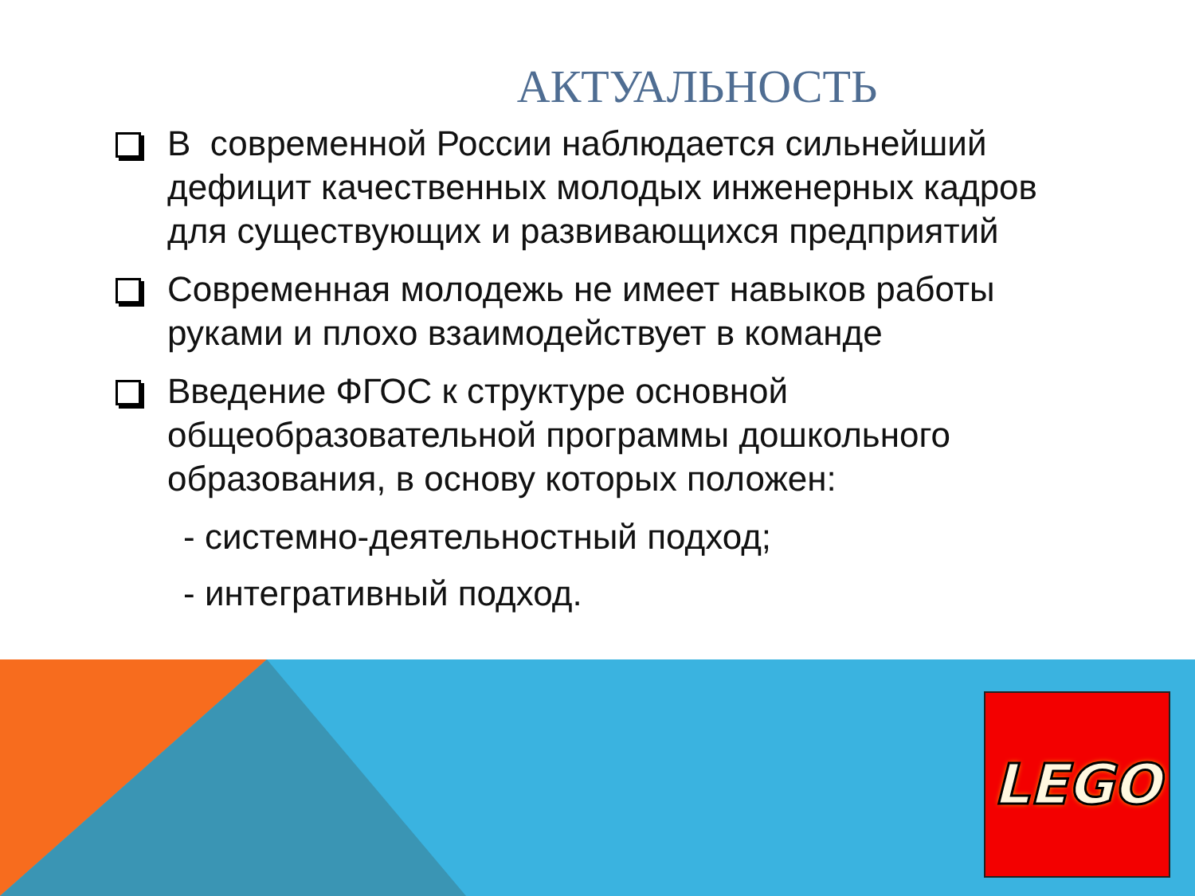АКТУАЛЬНОСТЬ
В современной России наблюдается сильнейший дефицит качественных молодых инженерных кадров для существующих и развивающихся предприятий
Современная молодежь не имеет навыков работы руками и плохо взаимодействует в команде
Введение ФГОС к структуре основной общеобразовательной программы дошкольного образования, в основу которых положен:
- системно-деятельностный подход;
- интегративный подход.
LEGO